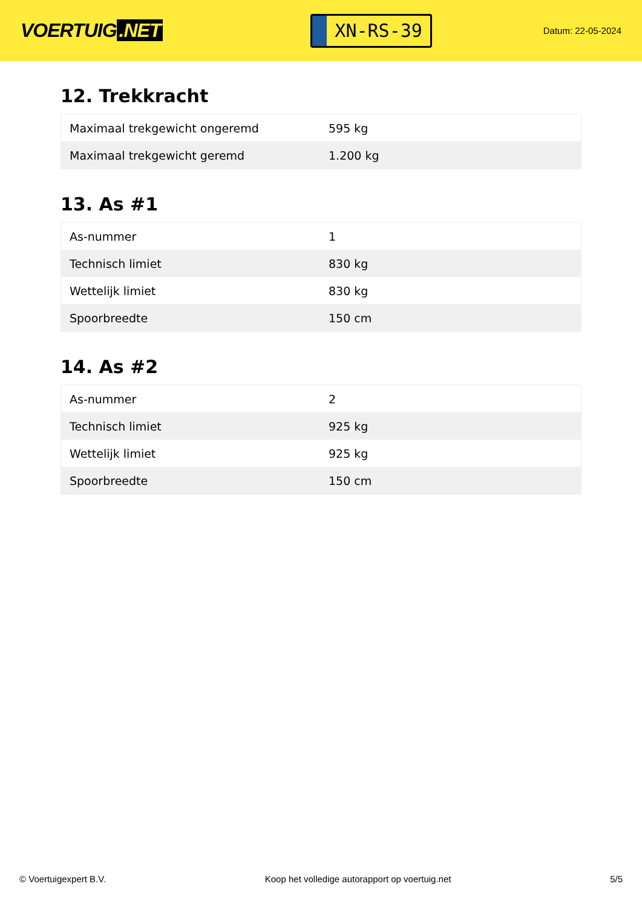VOERTUIG.NET
XN-RS-39
Datum: 22-05-2024
12. Trekkracht
| Maximaal trekgewicht ongeremd | 595 kg |
| Maximaal trekgewicht geremd | 1.200 kg |
13. As #1
| As-nummer | 1 |
| Technisch limiet | 830 kg |
| Wettelijk limiet | 830 kg |
| Spoorbreedte | 150 cm |
14. As #2
| As-nummer | 2 |
| Technisch limiet | 925 kg |
| Wettelijk limiet | 925 kg |
| Spoorbreedte | 150 cm |
© Voertuigexpert B.V. Koop het volledige autorapport op voertuig.net 5/5